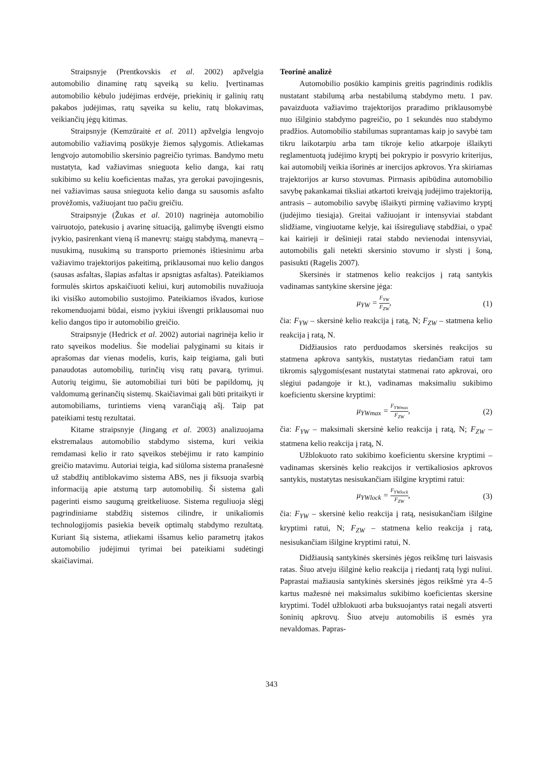Straipsnyje (Prentkovskis et al. 2002) apžvelgia automobilio dinaminę ratų sąveiką su keliu. Įvertinamas automobilio kėbulo judėjimas erdvėje, priekinių ir galinių ratų pakabos judėjimas, ratų sąveika su keliu, ratų blokavimas, veikiančių jėgų kitimas.
Straipsnyje (Kemzūraitė et al. 2011) apžvelgia lengvojo automobilio važiavimą posūkyje žiemos sąlygomis. Atliekamas lengvojo automobilio skersinio pagreičio tyrimas. Bandymo metu nustatyta, kad važiavimas snieguota kelio danga, kai ratų sukibimo su keliu koeficientas mažas, yra gerokai pavojingesnis, nei važiavimas sausa snieguota kelio danga su sausomis asfalto provėžomis, važiuojant tuo pačiu greičiu.
Straipsnyje (Žukas et al. 2010) nagrinėja automobilio vairuotojo, patekusio į avarinę situaciją, galimybę išvengti eismo įvykio, pasirenkant vieną iš manevrų: staigų stabdymą, manevrą – nusukimą, nusukimą su transporto priemonės ištiesinimu arba važiavimo trajektorijos pakeitimą, priklausomai nuo kelio dangos (sausas asfaltas, šlapias asfaltas ir apsnigtas asfaltas). Pateikiamos formulės skirtos apskaičiuoti keliui, kurį automobilis nuvažiuoja iki visiško automobilio sustojimo. Pateikiamos išvados, kuriose rekomenduojami būdai, eismo įvykiui išvengti priklausomai nuo kelio dangos tipo ir automobilio greičio.
Straipsnyje (Hedrick et al. 2002) autoriai nagrinėja kelio ir rato sąveikos modelius. Šie modeliai palyginami su kitais ir aprašomas dar vienas modelis, kuris, kaip teigiama, gali buti panaudotas automobilių, turinčių visų ratų pavarą, tyrimui. Autorių teigimu, šie automobiliai turi būti be papildomų, jų valdomumą gerinančių sistemų. Skaičiavimai gali būti pritaikyti ir automobiliams, turintiems vieną varančiąją ašį. Taip pat pateikiami testų rezultatai.
Kitame straipsnyje (Jingang et al. 2003) analizuojama ekstremalaus automobilio stabdymo sistema, kuri veikia remdamasi kelio ir rato sąveikos stebėjimu ir rato kampinio greičio matavimu. Autoriai teigia, kad siūloma sistema pranašesnė už stabdžių antiblokavimo sistema ABS, nes ji fiksuoja svarbią informaciją apie atstumą tarp automobilių. Ši sistema gali pagerinti eismo saugumą greitkeliuose. Sistema reguliuoja slėgį pagrindiniame stabdžių sistemos cilindre, ir unikaliomis technologijomis pasiekia beveik optimalų stabdymo rezultatą. Kuriant šią sistema, atliekami išsamus kelio parametrų įtakos automobilio judėjimui tyrimai bei pateikiami sudėtingi skaičiavimai.
Teorinė analizė
Automobilio posūkio kampinis greitis pagrindinis rodiklis nustatant stabilumą arba nestabilumą stabdymo metu. 1 pav. pavaizduota važiavimo trajektorijos praradimo priklausomybė nuo išilginio stabdymo pagreičio, po 1 sekundės nuo stabdymo pradžios. Automobilio stabilumas suprantamas kaip jo savybė tam tikru laikotarpiu arba tam tikroje kelio atkarpoje išlaikyti reglamentuotą judėjimo kryptį bei pokrypio ir posvyrio kriterijus, kai automobilį veikia išorinės ar inercijos apkrovos. Yra skiriamas trajektorijos ar kurso stovumas. Pirmasis apibūdina automobilio savybę pakankamai tiksliai atkartoti kreivąją judėjimo trajektoriją, antrasis – automobilio savybę išlaikyti pirminę važiavimo kryptį (judėjimo tiesiąja). Greitai važiuojant ir intensyviai stabdant slidžiame, vingiuotame kelyje, kai išsireguliavę stabdžiai, o ypač kai kairieji ir dešinieji ratai stabdo nevienodai intensyviai, automobilis gali netekti skersinio stovumo ir slysti į šoną, pasisukti (Ragelis 2007).
Skersinės ir statmenos kelio reakcijos į ratą santykis vadinamas santykine skersine jėga:
μ<sub>YW</sub> = F<sub>YW</sub> F<sub>ZW</sub>, (1)
čia: F<sub>YW</sub> – skersinė kelio reakcija į ratą, N; F<sub>ZW</sub> – statmena kelio reakcija į ratą, N.
Didžiausios rato perduodamos skersinės reakcijos su statmena apkrova santykis, nustatytas riedančiam ratui tam tikromis sąlygomis(esant nustatytai statmenai rato apkrovai, oro slėgiui padangoje ir kt.), vadinamas maksimaliu sukibimo koeficientu skersine kryptimi:
μ<sub>YWmax</sub> = F<sub>YWmax</sub> F<sub>ZW</sub>, (2)
čia: F<sub>YW</sub> – maksimali skersinė kelio reakcija į ratą, N; F<sub>ZW</sub> – statmena kelio reakcija į ratą, N.
Užblokuoto rato sukibimo koeficientu skersine kryptimi – vadinamas skersinės kelio reakcijos ir vertikaliosios apkrovos santykis, nustatytas nesisukančiam išilgine kryptimi ratui:
μ<sub>YWlock</sub> = F<sub>YWlock</sub> F<sub>ZW</sub>, (3)
čia: F<sub>YW</sub> – skersinė kelio reakcija į ratą, nesisukančiam išilgine kryptimi ratui, N; F<sub>ZW</sub> – statmena kelio reakcija į ratą, nesisukančiam išilgine kryptimi ratui, N.
Didžiausią santykinės skersinės jėgos reikšmę turi laisvasis ratas. Šiuo atveju išilginė kelio reakcija į riedantį ratą lygi nuliui. Paprastai mažiausia santykinės skersinės jėgos reikšmė yra 4–5 kartus mažesnė nei maksimalus sukibimo koeficientas skersine kryptimi. Todėl užblokuoti arba buksuojantys ratai negali atsverti šoninių apkrovų. Šiuo atveju automobilis iš esmės yra nevaldomas. Papras-
343